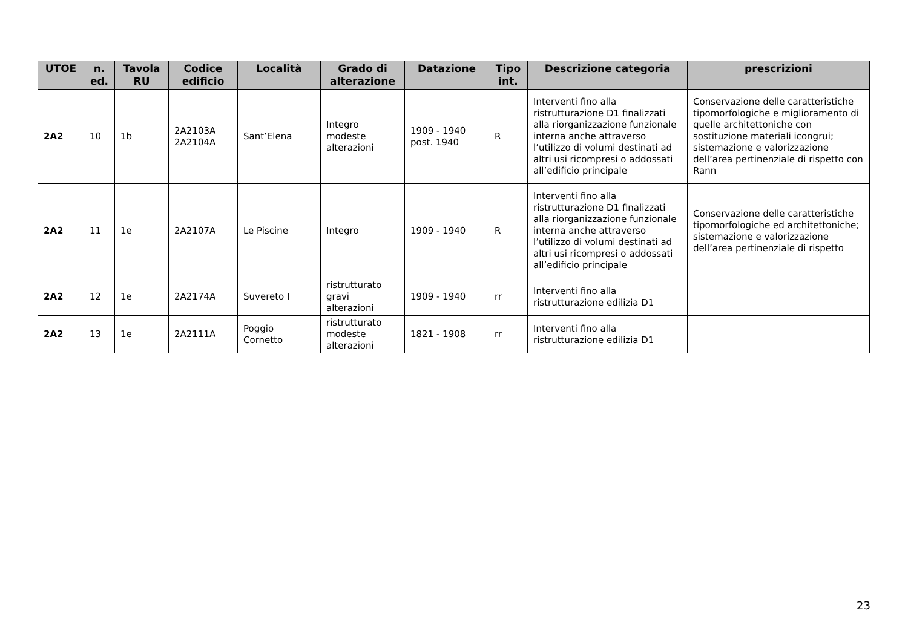| UTOE | n. ed. | Tavola RU | Codice edificio | Località | Grado di alterazione | Datazione | Tipo int. | Descrizione categoria | prescrizioni |
| --- | --- | --- | --- | --- | --- | --- | --- | --- | --- |
| 2A2 | 10 | 1b | 2A2103A 2A2104A | Sant’Elena | Integro modeste alterazioni | 1909 - 1940 post. 1940 | R | Interventi fino alla ristrutturazione D1 finalizzati alla riorganizzazione funzionale interna anche attraverso l’utilizzo di volumi destinati ad altri usi ricompresi o addossati all’edificio principale | Conservazione delle caratteristiche tipomorfologiche e miglioramento di quelle architettoniche con sostituzione materiali icongrui; sistemazione e valorizzazione dell’area pertinenziale di rispetto con Rann |
| 2A2 | 11 | 1e | 2A2107A | Le Piscine | Integro | 1909 - 1940 | R | Interventi fino alla ristrutturazione D1 finalizzati alla riorganizzazione funzionale interna anche attraverso l’utilizzo di volumi destinati ad altri usi ricompresi o addossati all’edificio principale | Conservazione delle caratteristiche tipomorfologiche ed architettoniche; sistemazione e valorizzazione dell’area pertinenziale di rispetto |
| 2A2 | 12 | 1e | 2A2174A | Suvereto I | ristrutturato gravi alterazioni | 1909 - 1940 | rr | Interventi fino alla ristrutturazione edilizia D1 | |
| 2A2 | 13 | 1e | 2A2111A | Poggio Cornetto | ristrutturato modeste alterazioni | 1821 - 1908 | rr | Interventi fino alla ristrutturazione edilizia D1 | |
23